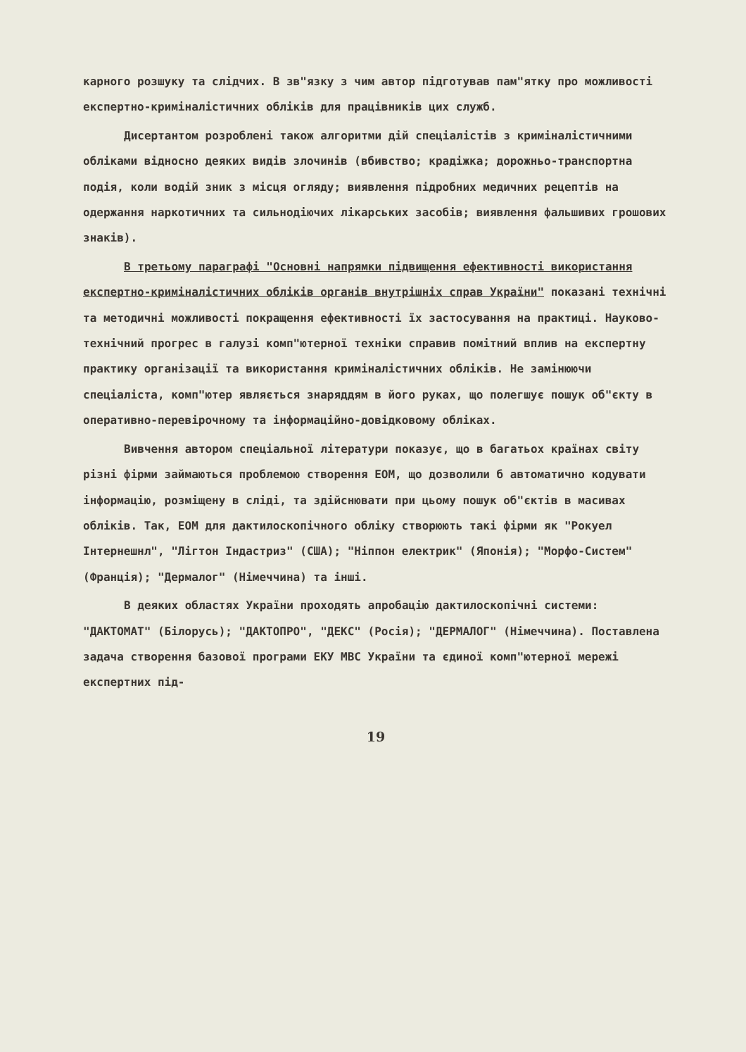карного розшуку та слідчих. В зв"язку з чим автор підготував пам"ятку про можливості експертно-криміналістичних обліків для працівників цих служб.
Дисертантом розроблені також алгоритми дій спеціалістів з криміналістичними обліками відносно деяких видів злочинів (вбивство; крадіжка; дорожньо-транспортна подія, коли водій зник з місця огляду; виявлення підробних медичних рецептів на одержання наркотичних та сильнодіючих лікарських засобів; виявлення фальшивих грошових знаків).
В третьому параграфі "Основні напрямки підвищення ефективності використання експертно-криміналістичних обліків органів внутрішніх справ України" показані технічні та методичні можливості покращення ефективності їх застосування на практиці. Науково-технічний прогрес в галузі комп"ютерної техніки справив помітний вплив на експертну практику організації та використання криміналістичних обліків. Не замінюючи спеціаліста, комп"ютер являється знаряддям в його руках, що полегшує пошук об"єкту в оперативно-перевірочному та інформаційно-довідковому обліках.
Вивчення автором спеціальної літератури показує, що в багатьох країнах світу різні фірми займаються проблемою створення ЕОМ, що дозволили б автоматично кодувати інформацію, розміщену в сліді, та здійснювати при цьому пошук об"єктів в масивах обліків. Так, ЕОМ для дактилоскопічного обліку створюють такі фірми як "Рокуел Інтернешнл", "Лігтон Індастриз" (США); "Ніппон електрик" (Японія); "Морфо-Систем" (Франція); "Дермалог" (Німеччина) та інші.
В деяких областях України проходять апробацію дактилоскопічні системи: "ДАКТОМАТ" (Білорусь); "ДАКТОПРО", "ДЕКС" (Росія); "ДЕРМАЛОГ" (Німеччина). Поставлена задача створення базової програми ЕКУ МВС України та єдиної комп"ютерної мережі експертних під-
19